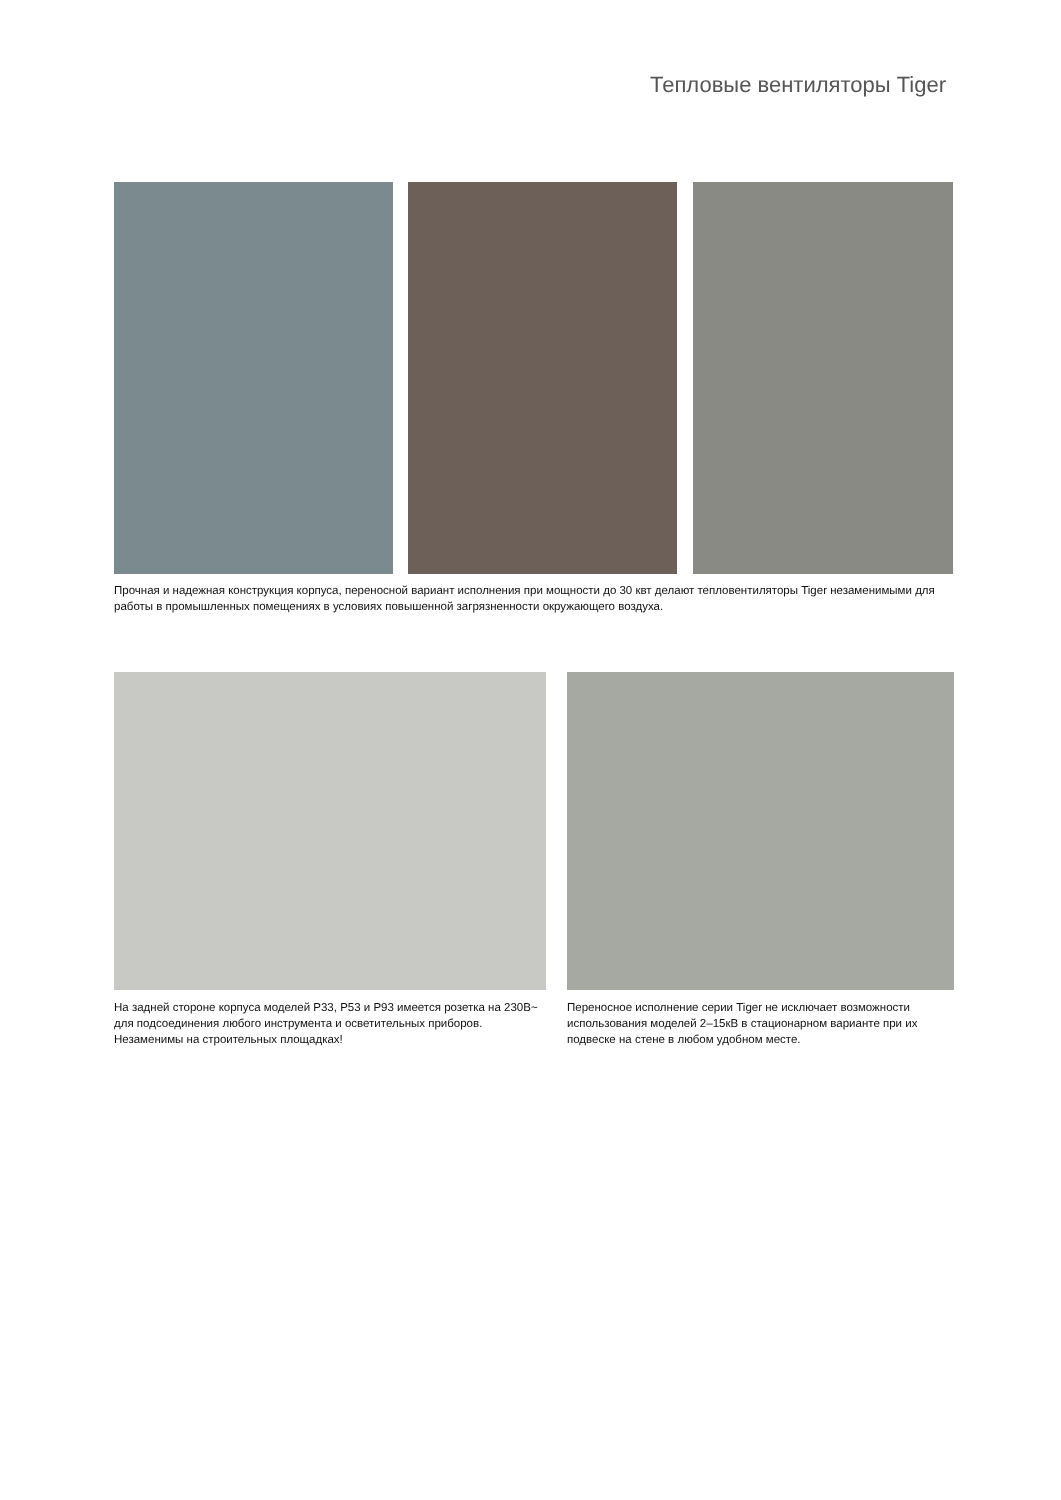Тепловые вентиляторы Tiger
Прочная и надежная конструкция корпуса, переносной вариант исполнения при мощности до 30 квт делают тепловентиляторы Tiger незаменимыми для работы в промышленных помещениях в условиях повышенной загрязненности окружающего воздуха.
На задней стороне корпуса моделей Р33, Р53 и Р93 имеется розетка на 230В~ для подсоединения любого инструмента и осветительных приборов. Незаменимы на строительных площадках!
Переносное исполнение серии Tiger не исключает возможности использования моделей 2–15кВ в стационарном варианте при их подвеске на стене в любом удобном месте.